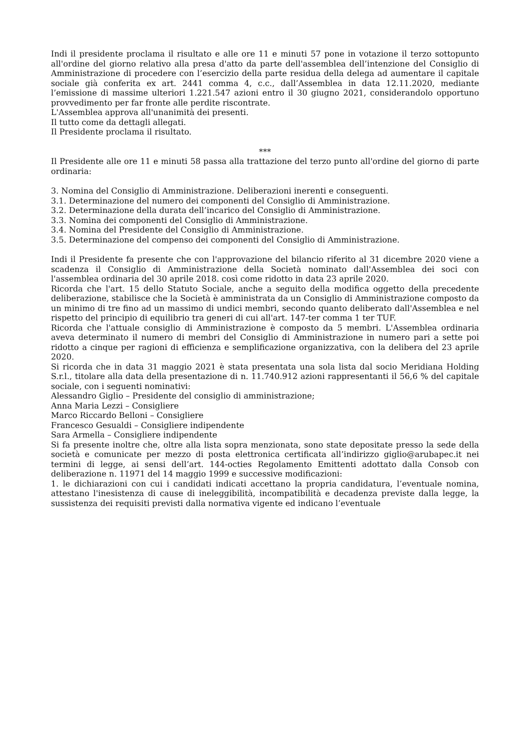Indi il presidente proclama il risultato e alle ore 11 e minuti 57 pone in votazione il terzo sottopunto all'ordine del giorno relativo alla presa d'atto da parte dell'assemblea dell’intenzione del Consiglio di Amministrazione di procedere con l’esercizio della parte residua della delega ad aumentare il capitale sociale già conferita ex art. 2441 comma 4, c.c., dall’Assemblea in data 12.11.2020, mediante l’emissione di massime ulteriori 1.221.547 azioni entro il 30 giugno 2021, considerandolo opportuno provvedimento per far fronte alle perdite riscontrate.
L'Assemblea approva all'unanimità dei presenti.
Il tutto come da dettagli allegati.
Il Presidente proclama il risultato.
***
Il Presidente alle ore 11 e minuti 58 passa alla trattazione del terzo punto all'ordine del giorno di parte ordinaria:
3. Nomina del Consiglio di Amministrazione. Deliberazioni inerenti e conseguenti.
3.1. Determinazione del numero dei componenti del Consiglio di Amministrazione.
3.2. Determinazione della durata dell’incarico del Consiglio di Amministrazione.
3.3. Nomina dei componenti del Consiglio di Amministrazione.
3.4. Nomina del Presidente del Consiglio di Amministrazione.
3.5. Determinazione del compenso dei componenti del Consiglio di Amministrazione.
Indi il Presidente fa presente che con l'approvazione del bilancio riferito al 31 dicembre 2020 viene a scadenza il Consiglio di Amministrazione della Società nominato dall'Assemblea dei soci con l'assemblea ordinaria del 30 aprile 2018. così come ridotto in data 23 aprile 2020.
Ricorda che l'art. 15 dello Statuto Sociale, anche a seguito della modifica oggetto della precedente deliberazione, stabilisce che la Società è amministrata da un Consiglio di Amministrazione composto da un minimo di tre fino ad un massimo di undici membri, secondo quanto deliberato dall'Assemblea e nel rispetto del principio di equilibrio tra generi di cui all'art. 147-ter comma 1 ter TUF.
Ricorda che l'attuale consiglio di Amministrazione è composto da 5 membri. L'Assemblea ordinaria aveva determinato il numero di membri del Consiglio di Amministrazione in numero pari a sette poi ridotto a cinque per ragioni di efficienza e semplificazione organizzativa, con la delibera del 23 aprile 2020.
Si ricorda che in data 31 maggio 2021 è stata presentata una sola lista dal socio Meridiana Holding S.r.l., titolare alla data della presentazione di n. 11.740.912 azioni rappresentanti il 56,6 % del capitale sociale, con i seguenti nominativi:
Alessandro Giglio – Presidente del consiglio di amministrazione;
Anna Maria Lezzi – Consigliere
Marco Riccardo Belloni – Consigliere
Francesco Gesualdi – Consigliere indipendente
Sara Armella – Consigliere indipendente
Si fa presente inoltre che, oltre alla lista sopra menzionata, sono state depositate presso la sede della società e comunicate per mezzo di posta elettronica certificata all’indirizzo giglio@arubapec.it nei termini di legge, ai sensi dell’art. 144-octies Regolamento Emittenti adottato dalla Consob con deliberazione n. 11971 del 14 maggio 1999 e successive modificazioni:
1. le dichiarazioni con cui i candidati indicati accettano la propria candidatura, l’eventuale nomina, attestano l'inesistenza di cause di ineleggibilità, incompatibilità e decadenza previste dalla legge, la sussistenza dei requisiti previsti dalla normativa vigente ed indicano l’eventuale